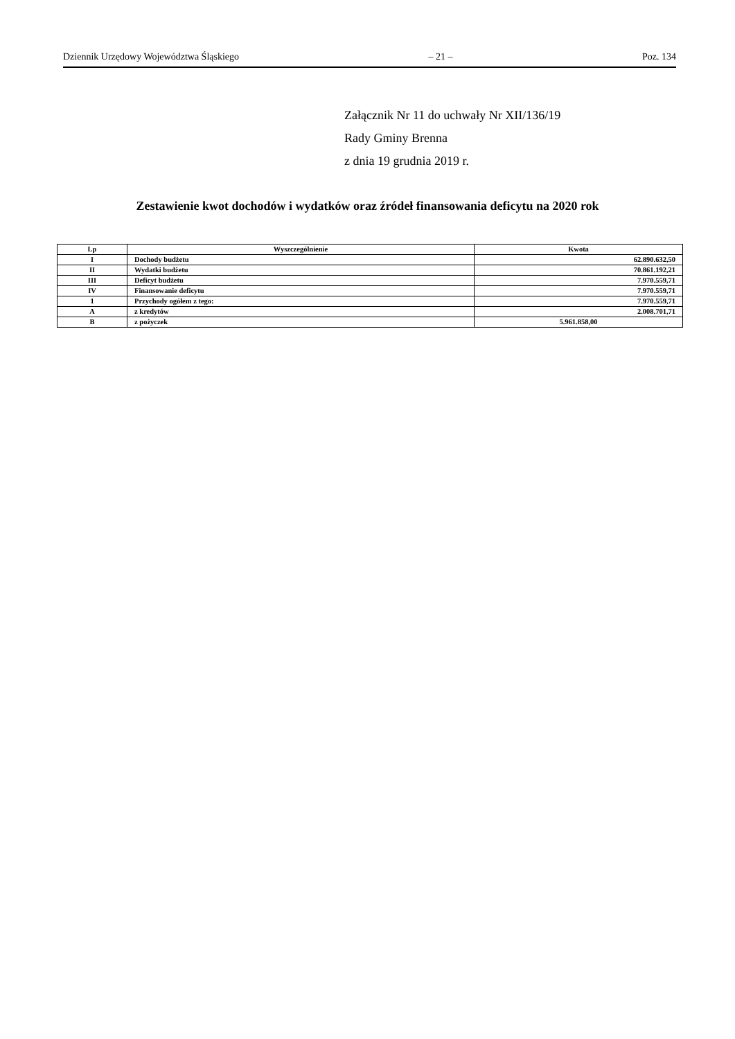Dziennik Urzędowy Województwa Śląskiego – 21 – Poz. 134
Załącznik Nr 11 do uchwały Nr XII/136/19
Rady Gminy Brenna
z dnia 19 grudnia 2019 r.
Zestawienie kwot dochodów i wydatków oraz źródeł finansowania deficytu na 2020 rok
| Lp | Wyszczególnienie | Kwota |
| --- | --- | --- |
| I | Dochody budżetu | 62.890.632,50 |
| II | Wydatki budżetu | 70.861.192,21 |
| III | Deficyt budżetu | 7.970.559,71 |
| IV | Finansowanie deficytu | 7.970.559,71 |
| 1 | Przychody ogółem z tego: | 7.970.559,71 |
| A | z kredytów | 2.008.701,71 |
| B | z pożyczek | 5.961.858,00 |